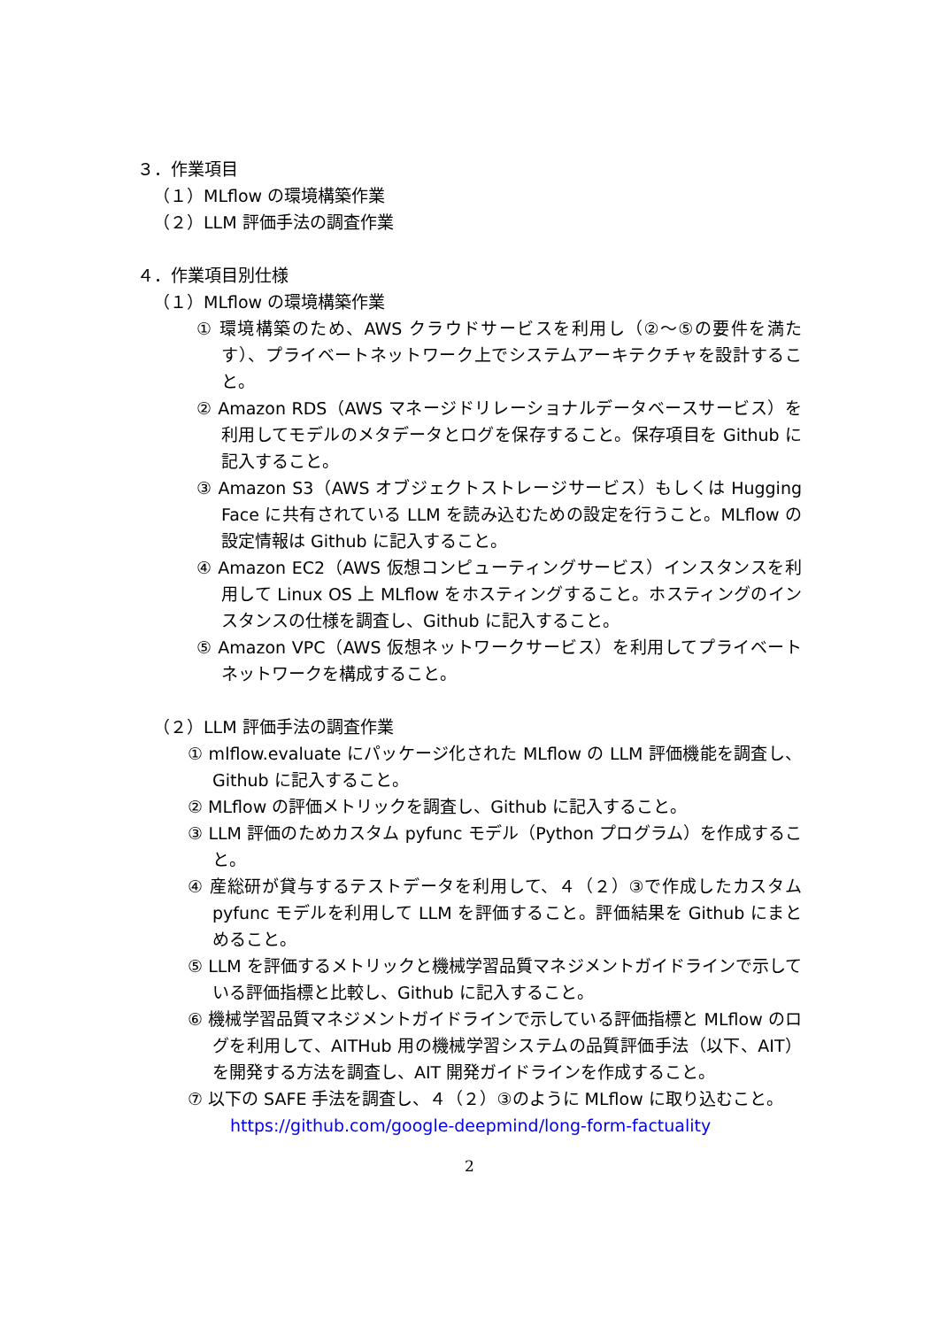３．作業項目
（１）MLflow の環境構築作業
（２）LLM 評価手法の調査作業
４．作業項目別仕様
（１）MLflow の環境構築作業
① 環境構築のため、AWS クラウドサービスを利用し（②～⑤の要件を満たす）、プライベートネットワーク上でシステムアーキテクチャを設計すること。
② Amazon RDS（AWS マネージドリレーショナルデータベースサービス）を利用してモデルのメタデータとログを保存すること。保存項目を Github に記入すること。
③ Amazon S3（AWS オブジェクトストレージサービス）もしくは Hugging Face に共有されている LLM を読み込むための設定を行うこと。MLflow の設定情報は Github に記入すること。
④ Amazon EC2（AWS 仮想コンピューティングサービス）インスタンスを利用して Linux OS 上 MLflow をホスティングすること。ホスティングのインスタンスの仕様を調査し、Github に記入すること。
⑤ Amazon VPC（AWS 仮想ネットワークサービス）を利用してプライベートネットワークを構成すること。
（２）LLM 評価手法の調査作業
① mlflow.evaluate にパッケージ化された MLflow の LLM 評価機能を調査し、Github に記入すること。
② MLflow の評価メトリックを調査し、Github に記入すること。
③ LLM 評価のためカスタム pyfunc モデル（Python プログラム）を作成すること。
④ 産総研が貸与するテストデータを利用して、４（２）③で作成したカスタム pyfunc モデルを利用して LLM を評価すること。評価結果を Github にまとめること。
⑤ LLM を評価するメトリックと機械学習品質マネジメントガイドラインで示している評価指標と比較し、Github に記入すること。
⑥ 機械学習品質マネジメントガイドラインで示している評価指標と MLflow のログを利用して、AITHub 用の機械学習システムの品質評価手法（以下、AIT）を開発する方法を調査し、AIT 開発ガイドラインを作成すること。
⑦ 以下の SAFE 手法を調査し、４（２）③のように MLflow に取り込むこと。
https://github.com/google-deepmind/long-form-factuality
2